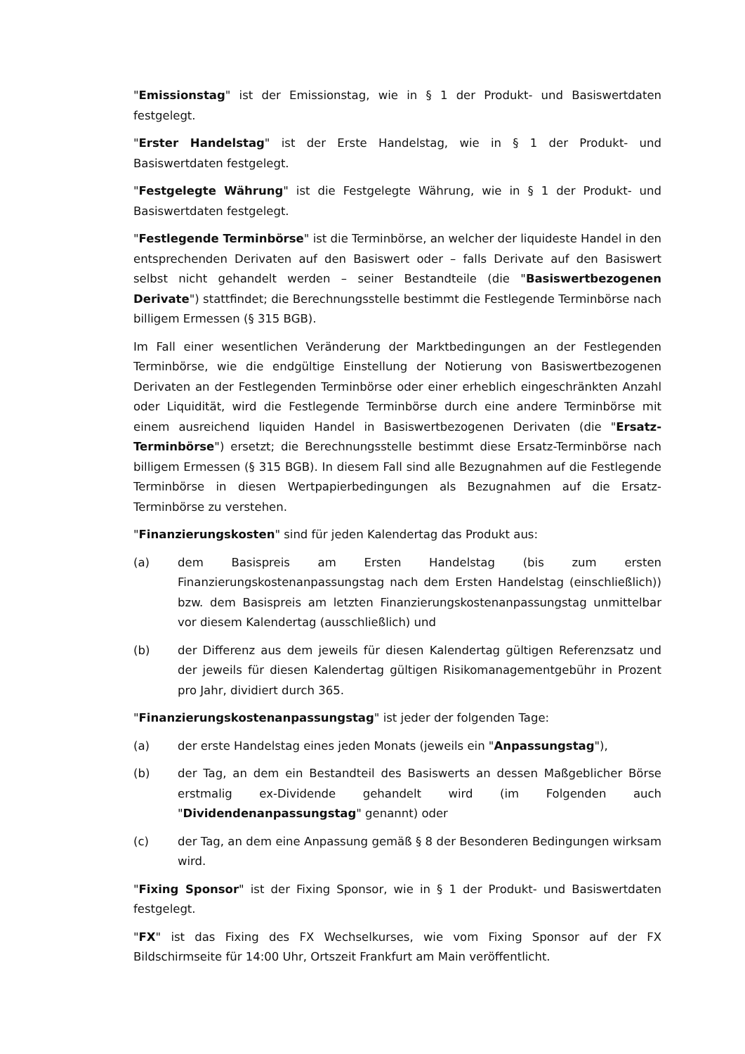"Emissionstag" ist der Emissionstag, wie in § 1 der Produkt- und Basiswertdaten festgelegt.
"Erster Handelstag" ist der Erste Handelstag, wie in § 1 der Produkt- und Basiswertdaten festgelegt.
"Festgelegte Währung" ist die Festgelegte Währung, wie in § 1 der Produkt- und Basiswertdaten festgelegt.
"Festlegende Terminbörse" ist die Terminbörse, an welcher der liquideste Handel in den entsprechenden Derivaten auf den Basiswert oder – falls Derivate auf den Basiswert selbst nicht gehandelt werden – seiner Bestandteile (die "Basiswertbezogenen Derivate") stattfindet; die Berechnungsstelle bestimmt die Festlegende Terminbörse nach billigem Ermessen (§ 315 BGB).
Im Fall einer wesentlichen Veränderung der Marktbedingungen an der Festlegenden Terminbörse, wie die endgültige Einstellung der Notierung von Basiswertbezogenen Derivaten an der Festlegenden Terminbörse oder einer erheblich eingeschränkten Anzahl oder Liquidität, wird die Festlegende Terminbörse durch eine andere Terminbörse mit einem ausreichend liquiden Handel in Basiswertbezogenen Derivaten (die "Ersatz-Terminbörse") ersetzt; die Berechnungsstelle bestimmt diese Ersatz-Terminbörse nach billigem Ermessen (§ 315 BGB). In diesem Fall sind alle Bezugnahmen auf die Festlegende Terminbörse in diesen Wertpapierbedingungen als Bezugnahmen auf die Ersatz-Terminbörse zu verstehen.
"Finanzierungskosten" sind für jeden Kalendertag das Produkt aus:
(a) dem Basispreis am Ersten Handelstag (bis zum ersten Finanzierungskostenanpassungstag nach dem Ersten Handelstag (einschließlich)) bzw. dem Basispreis am letzten Finanzierungskostenanpassungstag unmittelbar vor diesem Kalendertag (ausschließlich) und
(b) der Differenz aus dem jeweils für diesen Kalendertag gültigen Referenzsatz und der jeweils für diesen Kalendertag gültigen Risikomanagementgebühr in Prozent pro Jahr, dividiert durch 365.
"Finanzierungskostenanpassungstag" ist jeder der folgenden Tage:
(a) der erste Handelstag eines jeden Monats (jeweils ein "Anpassungstag"),
(b) der Tag, an dem ein Bestandteil des Basiswerts an dessen Maßgeblicher Börse erstmalig ex-Dividende gehandelt wird (im Folgenden auch "Dividendenanpassungstag" genannt) oder
(c) der Tag, an dem eine Anpassung gemäß § 8 der Besonderen Bedingungen wirksam wird.
"Fixing Sponsor" ist der Fixing Sponsor, wie in § 1 der Produkt- und Basiswertdaten festgelegt.
"FX" ist das Fixing des FX Wechselkurses, wie vom Fixing Sponsor auf der FX Bildschirmseite für 14:00 Uhr, Ortszeit Frankfurt am Main veröffentlicht.